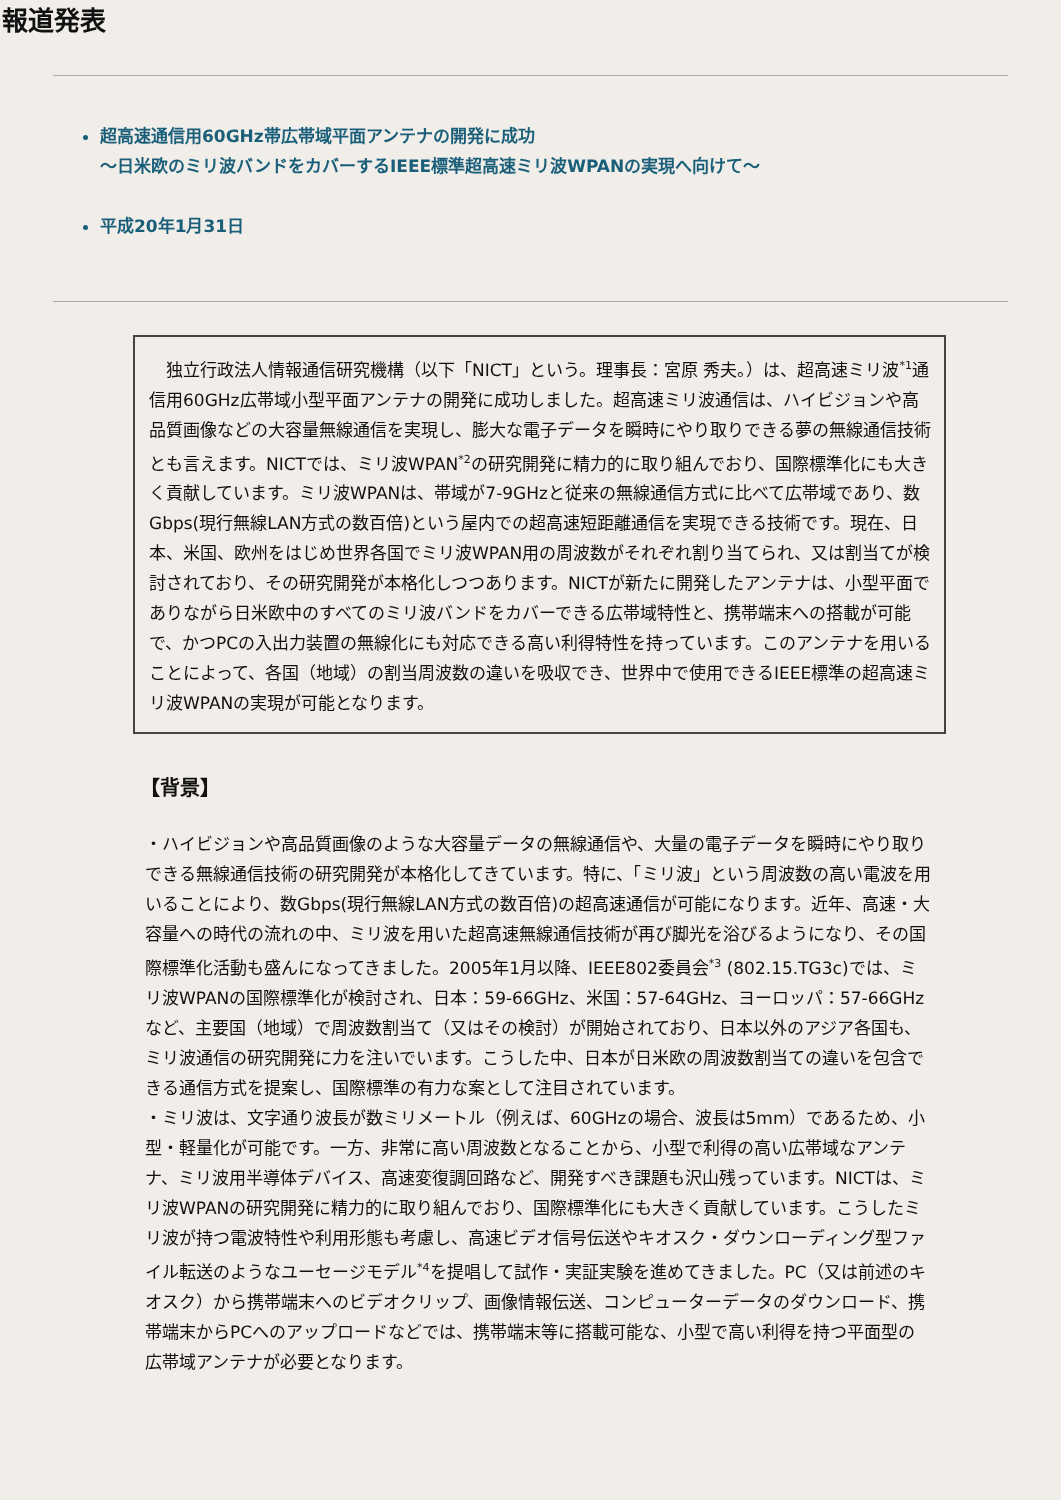報道発表
超高速通信用60GHz帯広帯域平面アンテナの開発に成功
～日米欧のミリ波バンドをカバーするIEEE標準超高速ミリ波WPANの実現へ向けて～
平成20年1月31日
　独立行政法人情報通信研究機構（以下「NICT」という。理事長：宮原 秀夫。）は、超高速ミリ波<sup>*1</sup>通信用60GHz広帯域小型平面アンテナの開発に成功しました。超高速ミリ波通信は、ハイビジョンや高品質画像などの大容量無線通信を実現し、膨大な電子データを瞬時にやり取りできる夢の無線通信技術とも言えます。NICTでは、ミリ波WPAN<sup>*2</sup>の研究開発に精力的に取り組んでおり、国際標準化にも大きく貢献しています。ミリ波WPANは、帯域が7-9GHzと従来の無線通信方式に比べて広帯域であり、数Gbps(現行無線LAN方式の数百倍)という屋内での超高速短距離通信を実現できる技術です。現在、日本、米国、欧州をはじめ世界各国でミリ波WPAN用の周波数がそれぞれ割り当てられ、又は割当てが検討されており、その研究開発が本格化しつつあります。NICTが新たに開発したアンテナは、小型平面でありながら日米欧中のすべてのミリ波バンドをカバーできる広帯域特性と、携帯端末への搭載が可能で、かつPCの入出力装置の無線化にも対応できる高い利得特性を持っています。このアンテナを用いることによって、各国（地域）の割当周波数の違いを吸収でき、世界中で使用できるIEEE標準の超高速ミリ波WPANの実現が可能となります。
【背景】
・ハイビジョンや高品質画像のような大容量データの無線通信や、大量の電子データを瞬時にやり取りできる無線通信技術の研究開発が本格化してきています。特に、「ミリ波」という周波数の高い電波を用いることにより、数Gbps(現行無線LAN方式の数百倍)の超高速通信が可能になります。近年、高速・大容量への時代の流れの中、ミリ波を用いた超高速無線通信技術が再び脚光を浴びるようになり、その国際標準化活動も盛んになってきました。2005年1月以降、IEEE802委員会<sup>*3</sup> (802.15.TG3c)では、ミリ波WPANの国際標準化が検討され、日本：59-66GHz、米国：57-64GHz、ヨーロッパ：57-66GHzなど、主要国（地域）で周波数割当て（又はその検討）が開始されており、日本以外のアジア各国も、ミリ波通信の研究開発に力を注いでいます。こうした中、日本が日米欧の周波数割当ての違いを包含できる通信方式を提案し、国際標準の有力な案として注目されています。
・ミリ波は、文字通り波長が数ミリメートル（例えば、60GHzの場合、波長は5mm）であるため、小型・軽量化が可能です。一方、非常に高い周波数となることから、小型で利得の高い広帯域なアンテナ、ミリ波用半導体デバイス、高速変復調回路など、開発すべき課題も沢山残っています。NICTは、ミリ波WPANの研究開発に精力的に取り組んでおり、国際標準化にも大きく貢献しています。こうしたミリ波が持つ電波特性や利用形態も考慮し、高速ビデオ信号伝送やキオスク・ダウンローディング型ファイル転送のようなユーセージモデル<sup>*4</sup>を提唱して試作・実証実験を進めてきました。PC（又は前述のキオスク）から携帯端末へのビデオクリップ、画像情報伝送、コンピューターデータのダウンロード、携帯端末からPCへのアップロードなどでは、携帯端末等に搭載可能な、小型で高い利得を持つ平面型の広帯域アンテナが必要となります。